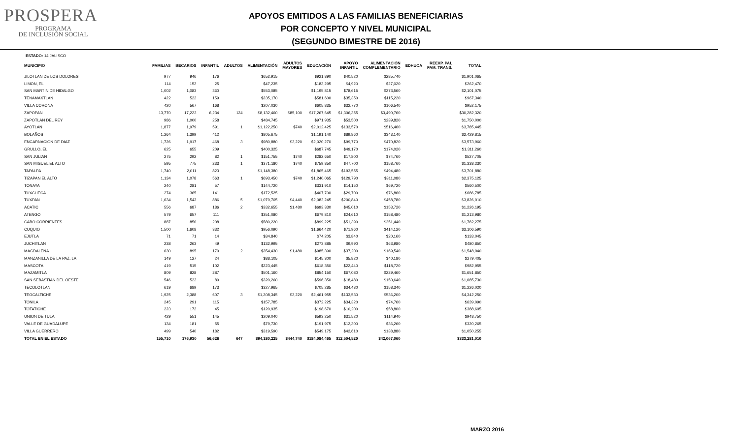PROSPERA
PROGRAMA
DE INCLUSIÓN SOCIAL
APOYOS EMITIDOS A LAS FAMILIAS BENEFICIARIAS
POR CONCEPTO Y NIVEL MUNICIPAL
(SEGUNDO BIMESTRE DE 2016)
ESTADO: 14 JALISCO
| MUNICIPIO | FAMILIAS | BECARIOS | INFANTIL | ADULTOS | ALIMENTACIÓN | ADULTOS MAYORES | EDUCACIÓN | APOYO INFANTIL | ALIMENTACIÓN COMPLEMENTARIO | EDHUCA | REEXP. PAL FAM. TRANS. | TOTAL |
| --- | --- | --- | --- | --- | --- | --- | --- | --- | --- | --- | --- | --- |
| JILOTLAN DE LOS DOLORES | 977 | 946 | 176 | | $652,915 | | $921,890 | $40,520 | $285,740 | | | $1,901,065 |
| LIMON, EL | 114 | 152 | 25 | | $47,235 | | $183,295 | $4,920 | $27,020 | | | $262,470 |
| SAN MARTIN DE HIDALGO | 1,002 | 1,083 | 360 | | $553,085 | | $1,195,815 | $78,615 | $273,560 | | | $2,101,075 |
| TENAMAXTLAN | 422 | 522 | 159 | | $235,170 | | $581,600 | $35,350 | $115,220 | | | $967,340 |
| VILLA CORONA | 420 | 567 | 168 | | $207,030 | | $605,835 | $32,770 | $106,540 | | | $952,175 |
| ZAPOPAN | 13,770 | 17,222 | 6,234 | 124 | $8,132,460 | $85,100 | $17,267,645 | $1,306,355 | $3,490,760 | | | $30,282,320 |
| ZAPOTLAN DEL REY | 986 | 1,000 | 258 | | $484,745 | | $971,935 | $53,500 | $239,820 | | | $1,750,000 |
| AYOTLAN | 1,877 | 1,979 | 591 | 1 | $1,122,250 | $740 | $2,012,425 | $133,570 | $516,460 | | | $3,785,445 |
| BOLAÑOS | 1,264 | 1,399 | 412 | | $805,675 | | $1,191,140 | $89,860 | $343,140 | | | $2,429,815 |
| ENCARNACION DE DIAZ | 1,726 | 1,917 | 468 | 3 | $980,880 | $2,220 | $2,020,270 | $99,770 | $470,820 | | | $3,573,960 |
| GRULLO, EL | 625 | 655 | 209 | | $400,325 | | $687,745 | $49,170 | $174,020 | | | $1,311,260 |
| SAN JULIAN | 275 | 292 | 82 | 1 | $151,755 | $740 | $282,650 | $17,800 | $74,760 | | | $527,705 |
| SAN MIGUEL EL ALTO | 595 | 775 | 233 | 1 | $371,180 | $740 | $759,850 | $47,700 | $158,760 | | | $1,338,230 |
| TAPALPA | 1,740 | 2,011 | 823 | | $1,148,380 | | $1,865,465 | $193,555 | $494,480 | | | $3,701,880 |
| TIZAPAN EL ALTO | 1,134 | 1,078 | 563 | 1 | $693,450 | $740 | $1,240,065 | $129,790 | $311,080 | | | $2,375,125 |
| TONAYA | 240 | 281 | 57 | | $144,720 | | $331,910 | $14,150 | $69,720 | | | $560,500 |
| TUXCUECA | 274 | 365 | 141 | | $172,525 | | $407,700 | $29,700 | $76,860 | | | $686,785 |
| TUXPAN | 1,634 | 1,543 | 886 | 5 | $1,079,705 | $4,440 | $2,082,245 | $200,840 | $458,780 | | | $3,826,010 |
| ACATIC | 556 | 687 | 186 | 2 | $332,655 | $1,480 | $693,330 | $45,010 | $153,720 | | | $1,226,195 |
| ATENGO | 579 | 657 | 111 | | $351,080 | | $679,810 | $24,610 | $158,480 | | | $1,213,980 |
| CABO CORRIENTES | 887 | 850 | 208 | | $580,220 | | $899,225 | $51,390 | $251,440 | | | $1,782,275 |
| CUQUIO | 1,500 | 1,608 | 332 | | $956,090 | | $1,664,420 | $71,960 | $414,120 | | | $3,106,590 |
| EJUTLA | 71 | 71 | 14 | | $34,840 | | $74,205 | $3,840 | $20,160 | | | $133,045 |
| JUCHITLAN | 238 | 263 | 49 | | $132,995 | | $273,885 | $9,990 | $63,980 | | | $480,850 |
| MAGDALENA | 630 | 895 | 170 | 2 | $354,430 | $1,480 | $985,390 | $37,200 | $169,540 | | | $1,548,040 |
| MANZANILLA DE LA PAZ, LA | 149 | 127 | 24 | | $88,105 | | $145,300 | $5,820 | $40,180 | | | $279,405 |
| MASCOTA | 419 | 515 | 102 | | $223,445 | | $618,350 | $22,440 | $118,720 | | | $982,955 |
| MAZAMITLA | 809 | 828 | 287 | | $501,160 | | $854,150 | $67,080 | $229,460 | | | $1,651,850 |
| SAN SEBASTIAN DEL OESTE | 546 | 522 | 80 | | $320,260 | | $596,350 | $18,480 | $150,640 | | | $1,085,730 |
| TECOLOTLAN | 619 | 689 | 173 | | $327,965 | | $705,285 | $34,430 | $158,340 | | | $1,226,020 |
| TEOCALTICHE | 1,925 | 2,388 | 607 | 3 | $1,208,345 | $2,220 | $2,461,955 | $133,530 | $536,200 | | | $4,342,250 |
| TONILA | 245 | 291 | 115 | | $157,785 | | $372,225 | $34,320 | $74,760 | | | $639,090 |
| TOTATICHE | 223 | 172 | 45 | | $120,935 | | $198,670 | $10,200 | $58,800 | | | $388,605 |
| UNION DE TULA | 429 | 551 | 145 | | $209,040 | | $593,250 | $31,520 | $114,940 | | | $948,750 |
| VALLE DE GUADALUPE | 134 | 181 | 55 | | $79,730 | | $191,975 | $12,300 | $36,260 | | | $320,265 |
| VILLA GUERRERO | 499 | 540 | 182 | | $319,590 | | $549,175 | $42,610 | $138,880 | | | $1,050,255 |
| TOTAL EN EL ESTADO | 155,710 | 176,930 | 56,626 | 647 | $94,180,225 | $444,740 | $184,084,465 | $12,504,520 | $42,067,060 | | | $333,281,010 |
MARZO 2016